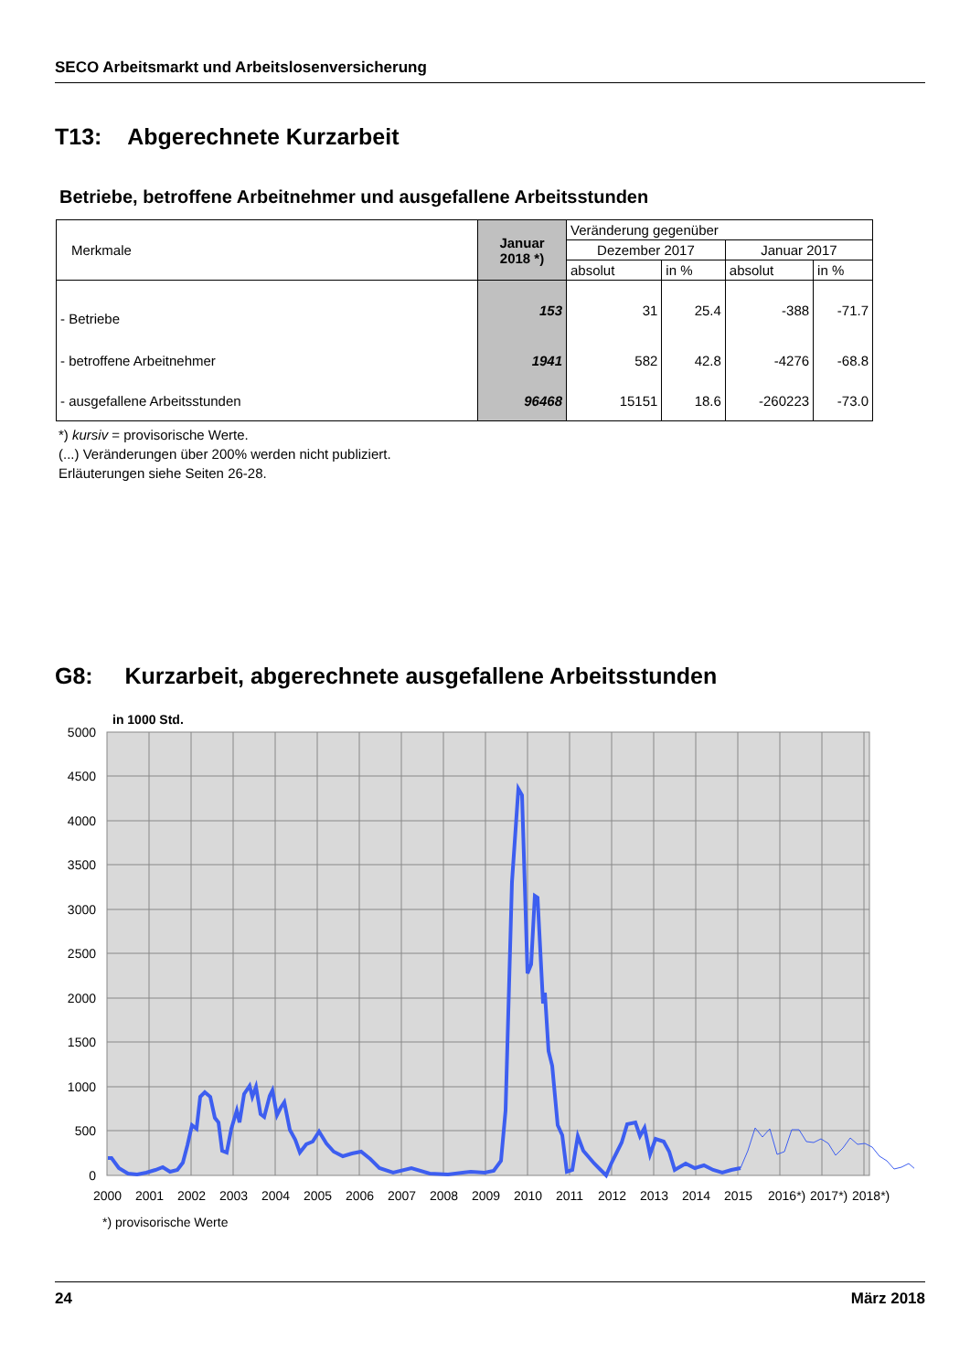SECO Arbeitsmarkt und Arbeitslosenversicherung
T13: Abgerechnete Kurzarbeit
Betriebe, betroffene Arbeitnehmer und ausgefallene Arbeitsstunden
| Merkmale | Januar 2018 *) | Veränderung gegenüber | | | |
| | | Dezember 2017 | | Januar 2017 | |
| | | absolut | in % | absolut | in % |
| - Betriebe | 153 | 31 | 25.4 | -388 | -71.7 |
| - betroffene Arbeitnehmer | 1941 | 582 | 42.8 | -4276 | -68.8 |
| - ausgefallene Arbeitsstunden | 96468 | 15151 | 18.6 | -260223 | -73.0 |
*) kursiv = provisorische Werte.
(...) Veränderungen über 200% werden nicht publiziert.
Erläuterungen siehe Seiten 26-28.
G8: Kurzarbeit, abgerechnete ausgefallene Arbeitsstunden
in 1000 Std.
5000
4500
4000
3500
3000
2500
2000
1500
1000
500
0
2000
2001
2002
2003
2004
2005
2006
2007
2008
2009
2010
2011
2012
2013
2014
2015
2016*)
2017*)
2018*)
*) provisorische Werte
24 März 2018